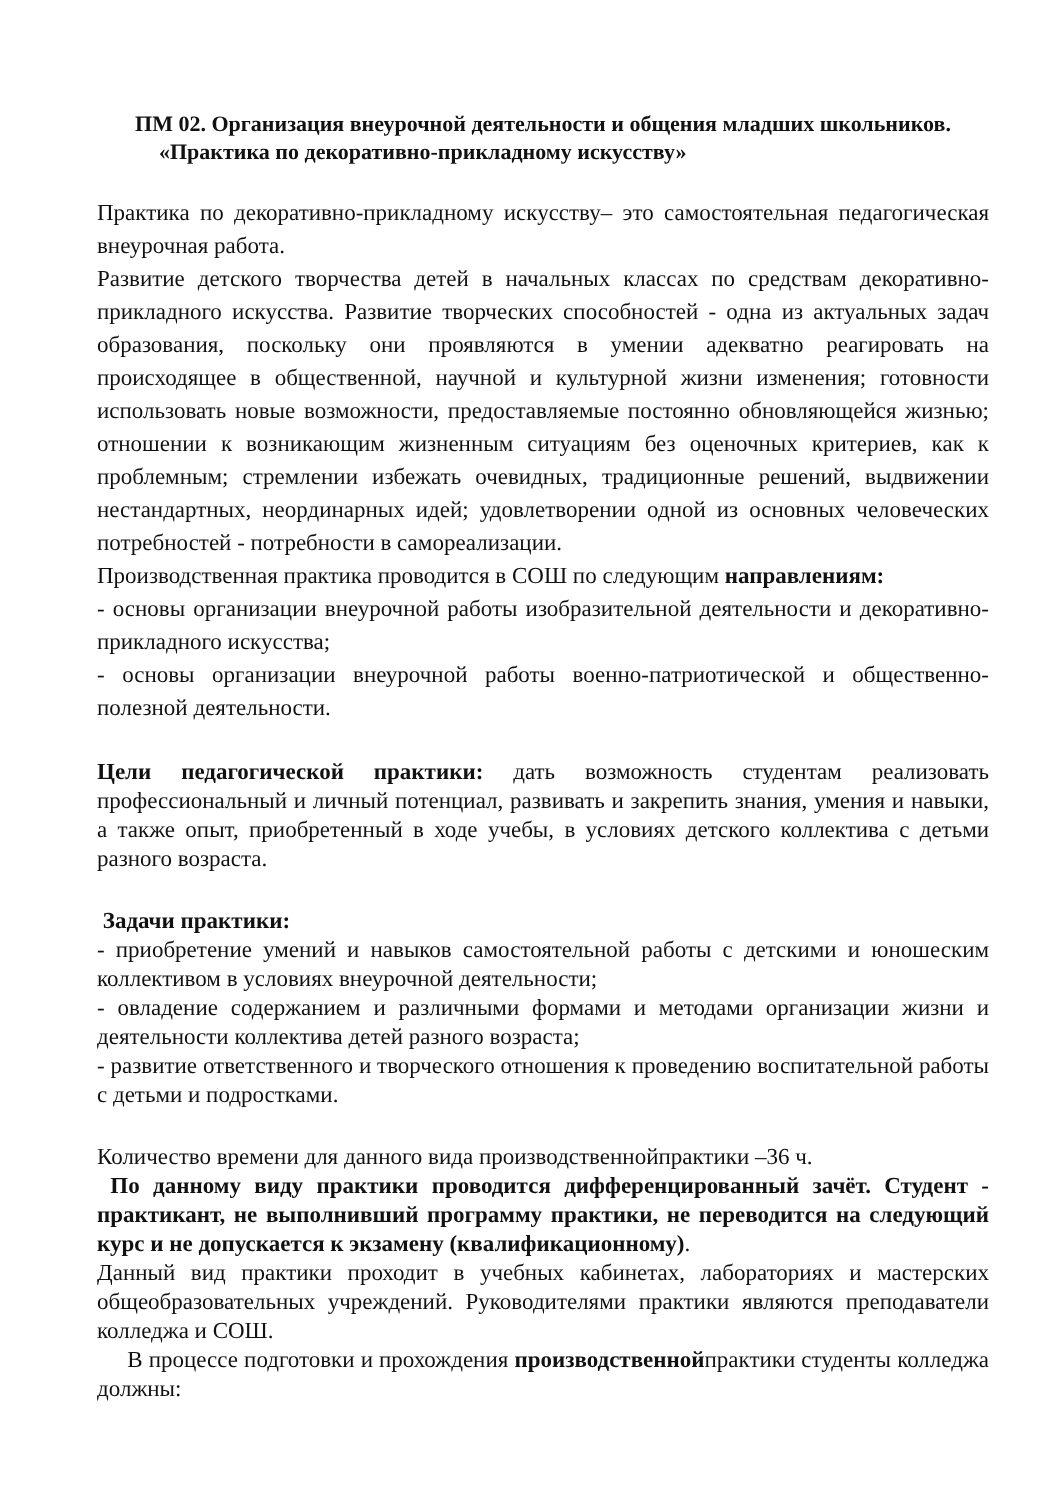ПМ 02. Организация внеурочной деятельности и общения младших школьников.
«Практика по декоративно-прикладному искусству»
Практика по декоративно-прикладному искусству– это самостоятельная педагогическая внеурочная работа.
Развитие детского творчества детей в начальных классах по средствам декоративно-прикладного искусства. Развитие творческих способностей - одна из актуальных задач образования, поскольку они проявляются в умении адекватно реагировать на происходящее в общественной, научной и культурной жизни изменения; готовности использовать новые возможности, предоставляемые постоянно обновляющейся жизнью; отношении к возникающим жизненным ситуациям без оценочных критериев, как к проблемным; стремлении избежать очевидных, традиционные решений, выдвижении нестандартных, неординарных идей; удовлетворении одной из основных человеческих потребностей - потребности в самореализации.
Производственная практика проводится в СОШ по следующим направлениям:
- основы организации внеурочной работы изобразительной деятельности и декоративно-прикладного искусства;
- основы организации внеурочной работы военно-патриотической и общественно-полезной деятельности.
Цели педагогической практики: дать возможность студентам реализовать профессиональный и личный потенциал, развивать и закрепить знания, умения и навыки, а также опыт, приобретенный в ходе учебы, в условиях детского коллектива с детьми разного возраста.
Задачи практики:
- приобретение умений и навыков самостоятельной работы с детскими и юношеским коллективом в условиях внеурочной деятельности;
- овладение содержанием и различными формами и методами организации жизни и деятельности коллектива детей разного возраста;
- развитие ответственного и творческого отношения к проведению воспитательной работы с детьми и подростками.
Количество времени для данного вида производственнойпрактики –36 ч.
По данному виду практики проводится дифференцированный зачёт. Студент - практикант, не выполнивший программу практики, не переводится на следующий курс и не допускается к экзамену (квалификационному).
Данный вид практики проходит в учебных кабинетах, лабораториях и мастерских общеобразовательных учреждений. Руководителями практики являются преподаватели колледжа и СОШ.
В процессе подготовки и прохождения производственнойпрактики студенты колледжа должны: